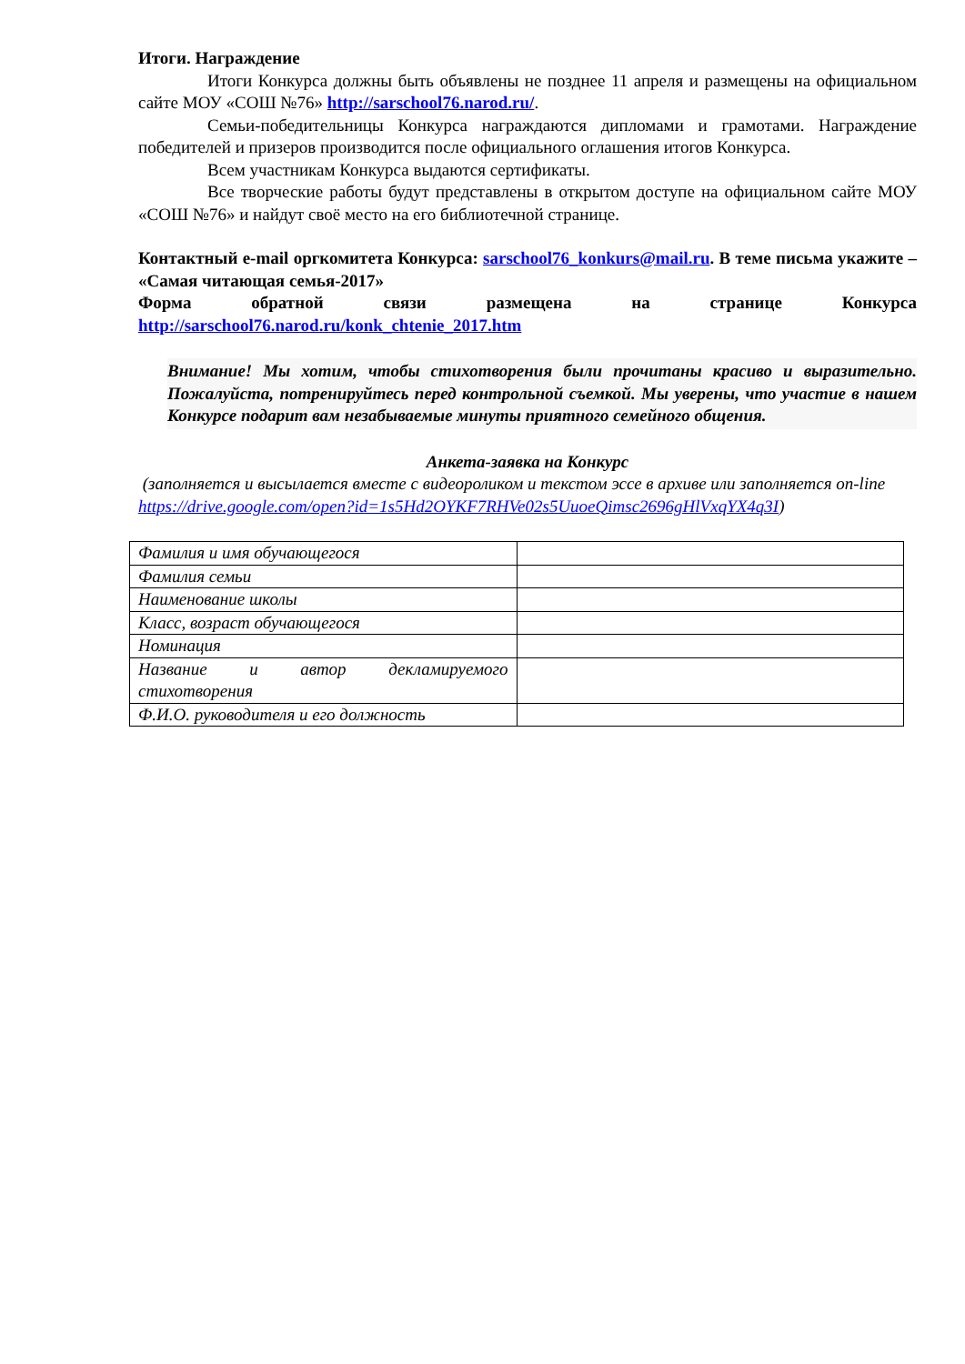Итоги. Награждение
Итоги Конкурса должны быть объявлены не позднее 11 апреля и размещены на официальном сайте МОУ «СОШ №76» http://sarschool76.narod.ru/.
Семьи-победительницы Конкурса награждаются дипломами и грамотами. Награждение победителей и призеров производится после официального оглашения итогов Конкурса.
Всем участникам Конкурса выдаются сертификаты.
Все творческие работы будут представлены в открытом доступе на официальном сайте МОУ «СОШ №76» и найдут своё место на его библиотечной странице.
Контактный e-mail оргкомитета Конкурса: sarschool76_konkurs@mail.ru. В теме письма укажите – «Самая читающая семья-2017»
Форма обратной связи размещена на странице Конкурса
http://sarschool76.narod.ru/konk_chtenie_2017.htm
Внимание! Мы хотим, чтобы стихотворения были прочитаны красиво и выразительно. Пожалуйста, потренируйтесь перед контрольной съемкой. Мы уверены, что участие в нашем Конкурсе подарит вам незабываемые минуты приятного семейного общения.
Анкета-заявка на Конкурс
(заполняется и высылается вместе с видеороликом и текстом эссе в архиве или заполняется on-line
https://drive.google.com/open?id=1s5Hd2OYKF7RHVe02s5UuoeQimsc2696gHlVxqYX4q3I)
| Фамилия и имя обучающегося | |
| Фамилия семьи | |
| Наименование школы | |
| Класс, возраст обучающегося | |
| Номинация | |
| Название и автор декламируемого стихотворения | |
| Ф.И.О. руководителя и его должность | |